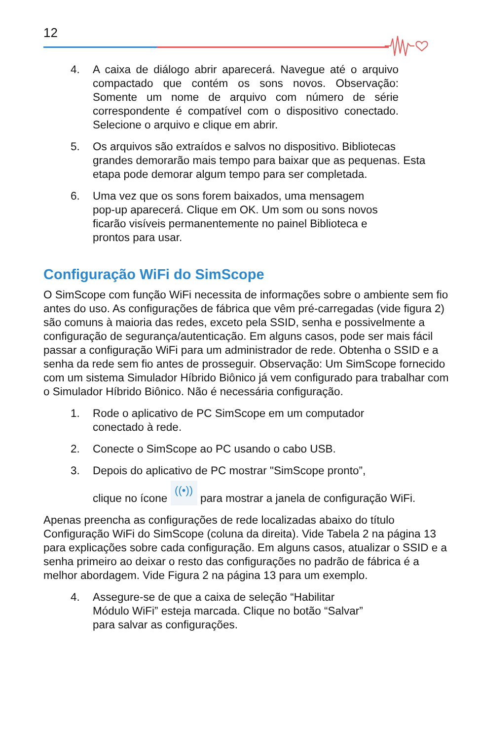12
4. A caixa de diálogo abrir aparecerá. Navegue até o arquivo compactado que contém os sons novos. Observação: Somente um nome de arquivo com número de série correspondente é compatível com o dispositivo conectado. Selecione o arquivo e clique em abrir.
5. Os arquivos são extraídos e salvos no dispositivo. Bibliotecas grandes demorarão mais tempo para baixar que as pequenas. Esta etapa pode demorar algum tempo para ser completada.
6. Uma vez que os sons forem baixados, uma mensagem pop-up aparecerá. Clique em OK. Um som ou sons novos ficarão visíveis permanentemente no painel Biblioteca e prontos para usar.
Configuração WiFi do SimScope
O SimScope com função WiFi necessita de informações sobre o ambiente sem fio antes do uso. As configurações de fábrica que vêm pré-carregadas (vide figura 2) são comuns à maioria das redes, exceto pela SSID, senha e possivelmente a configuração de segurança/autenticação. Em alguns casos, pode ser mais fácil passar a configuração WiFi para um administrador de rede. Obtenha o SSID e a senha da rede sem fio antes de prosseguir. Observação: Um SimScope fornecido com um sistema Simulador Híbrido Biônico já vem configurado para trabalhar com o Simulador Híbrido Biônico. Não é necessária configuração.
1. Rode o aplicativo de PC SimScope em um computador conectado à rede.
2. Conecte o SimScope ao PC usando o cabo USB.
3. Depois do aplicativo de PC mostrar "SimScope pronto”,
clique no ícone ((•)) para mostrar a janela de configuração WiFi.
Apenas preencha as configurações de rede localizadas abaixo do título Configuração WiFi do SimScope (coluna da direita). Vide Tabela 2 na página 13 para explicações sobre cada configuração. Em alguns casos, atualizar o SSID e a senha primeiro ao deixar o resto das configurações no padrão de fábrica é a melhor abordagem. Vide Figura 2 na página 13 para um exemplo.
4. Assegure-se de que a caixa de seleção “Habilitar Módulo WiFi” esteja marcada. Clique no botão “Salvar” para salvar as configurações.